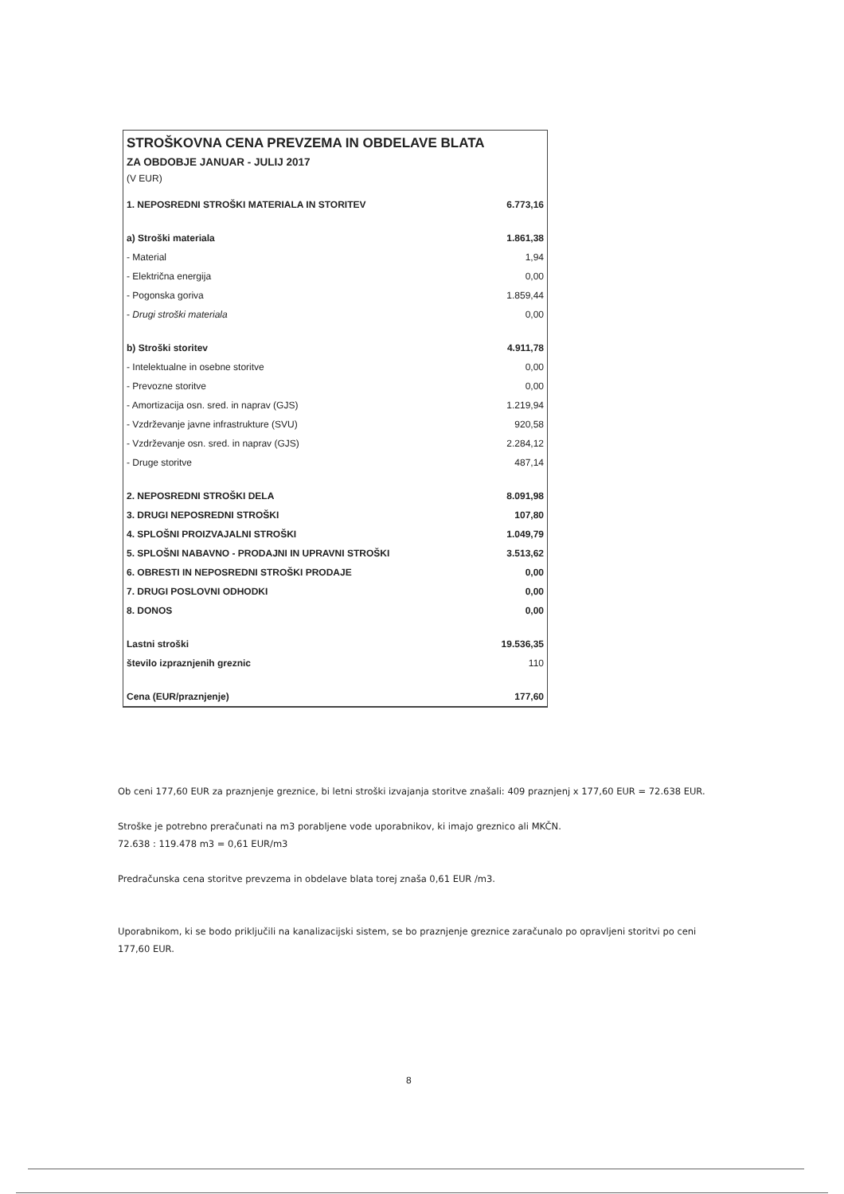STROŠKOVNA CENA PREVZEMA IN OBDELAVE BLATA
ZA OBDOBJE JANUAR - JULIJ 2017
(V EUR)
| 1. NEPOSREDNI STROŠKI MATERIALA IN STORITEV | 6.773,16 |
| a) Stroški materiala | 1.861,38 |
| - Material | 1,94 |
| - Električna energija | 0,00 |
| - Pogonska goriva | 1.859,44 |
| - Drugi stroški materiala | 0,00 |
| b) Stroški storitev | 4.911,78 |
| - Intelektualne in osebne storitve | 0,00 |
| - Prevozne storitve | 0,00 |
| - Amortizacija osn. sred. in naprav (GJS) | 1.219,94 |
| - Vzdrževanje javne infrastrukture (SVU) | 920,58 |
| - Vzdrževanje osn. sred. in naprav (GJS) | 2.284,12 |
| - Druge storitve | 487,14 |
| 2. NEPOSREDNI STROŠKI DELA | 8.091,98 |
| 3. DRUGI NEPOSREDNI STROŠKI | 107,80 |
| 4. SPLOŠNI PROIZVAJALNI STROŠKI | 1.049,79 |
| 5. SPLOŠNI NABAVNO - PRODAJNI IN UPRAVNI STROŠKI | 3.513,62 |
| 6. OBRESTI IN NEPOSREDNI STROŠKI PRODAJE | 0,00 |
| 7. DRUGI POSLOVNI ODHODKI | 0,00 |
| 8. DONOS | 0,00 |
| Lastni stroški | 19.536,35 |
| število izpraznjenih greznic | 110 |
| Cena (EUR/praznjenje) | 177,60 |
Ob ceni 177,60 EUR za praznjenje greznice, bi letni stroški izvajanja storitve znašali: 409 praznjenj x 177,60 EUR = 72.638 EUR.
Stroške je potrebno preračunati na m3 porabljene vode uporabnikov, ki imajo greznico ali MKČN.
72.638 : 119.478 m3 = 0,61 EUR/m3
Predračunska cena storitve prevzema in obdelave blata torej znaša 0,61 EUR /m3.
Uporabnikom, ki se bodo priključili na kanalizacijski sistem, se bo praznjenje greznice zaračunalo po opravljeni storitvi po ceni 177,60 EUR.
8